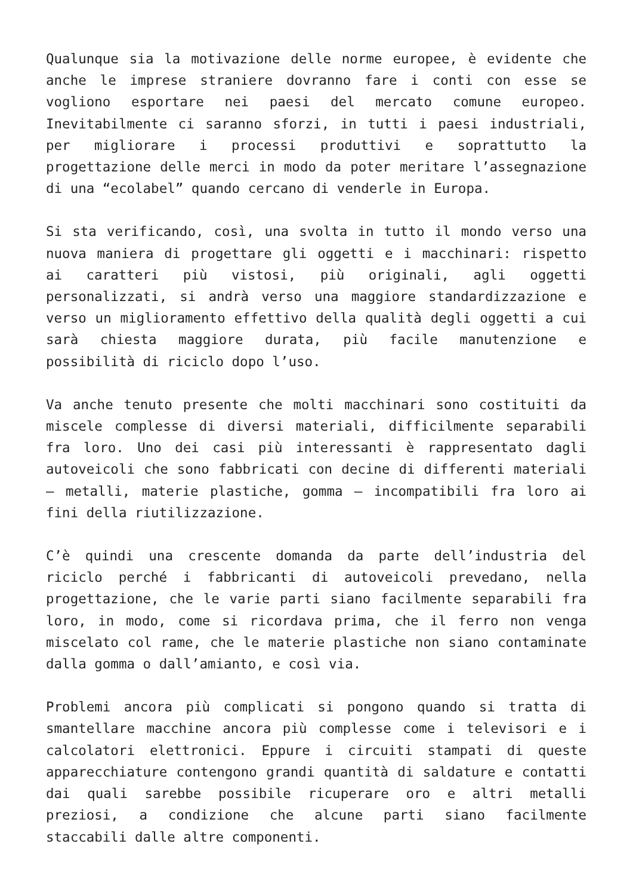Qualunque sia la motivazione delle norme europee, è evidente che anche le imprese straniere dovranno fare i conti con esse se vogliono esportare nei paesi del mercato comune europeo. Inevitabilmente ci saranno sforzi, in tutti i paesi industriali, per migliorare i processi produttivi e soprattutto la progettazione delle merci in modo da poter meritare l’assegnazione di una “ecolabel” quando cercano di venderle in Europa.
Si sta verificando, così, una svolta in tutto il mondo verso una nuova maniera di progettare gli oggetti e i macchinari: rispetto ai caratteri più vistosi, più originali, agli oggetti personalizzati, si andrà verso una maggiore standardizzazione e verso un miglioramento effettivo della qualità degli oggetti a cui sarà chiesta maggiore durata, più facile manutenzione e possibilità di riciclo dopo l’uso.
Va anche tenuto presente che molti macchinari sono costituiti da miscele complesse di diversi materiali, difficilmente separabili fra loro. Uno dei casi più interessanti è rappresentato dagli autoveicoli che sono fabbricati con decine di differenti materiali – metalli, materie plastiche, gomma – incompatibili fra loro ai fini della riutilizzazione.
C’è quindi una crescente domanda da parte dell’industria del riciclo perché i fabbricanti di autoveicoli prevedano, nella progettazione, che le varie parti siano facilmente separabili fra loro, in modo, come si ricordava prima, che il ferro non venga miscelato col rame, che le materie plastiche non siano contaminate dalla gomma o dall’amianto, e così via.
Problemi ancora più complicati si pongono quando si tratta di smantellare macchine ancora più complesse come i televisori e i calcolatori elettronici. Eppure i circuiti stampati di queste apparecchiature contengono grandi quantità di saldature e contatti dai quali sarebbe possibile ricuperare oro e altri metalli preziosi, a condizione che alcune parti siano facilmente staccabili dalle altre componenti.